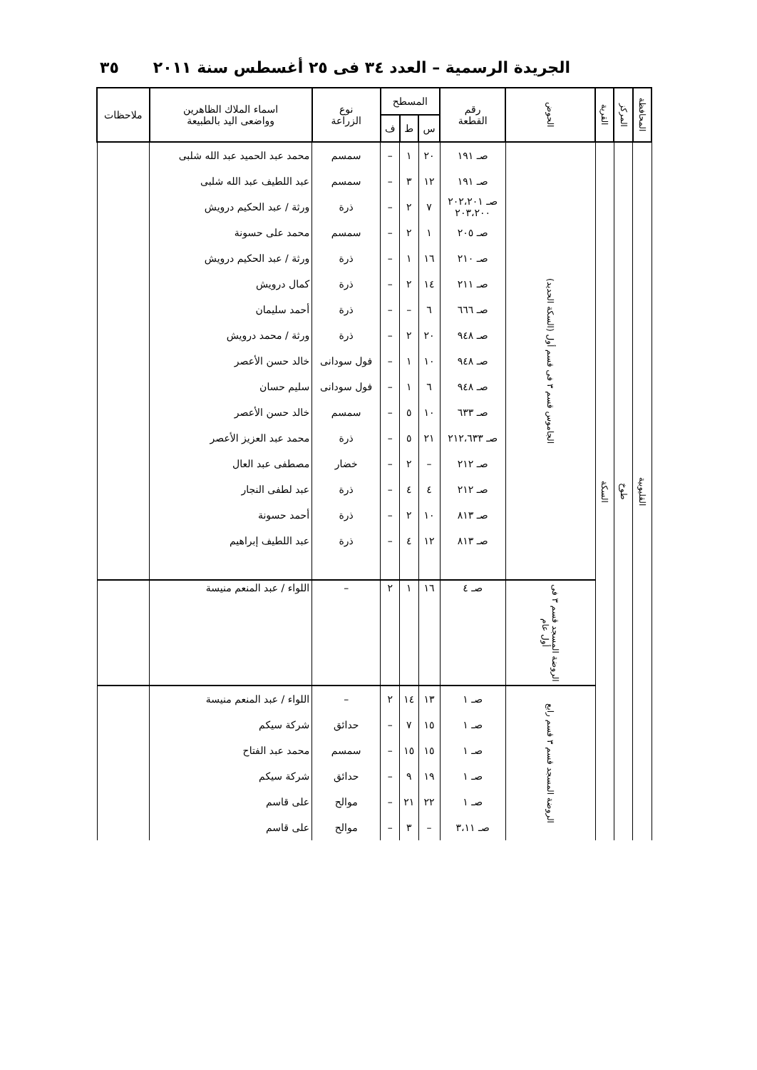الجريدة الرسمية – العدد ٣٤ فى ٢٥ أغسطس سنة ٢٠١١ ٣٥
| المحافظة | المركز | القرية | الحوض | رقم القطعة | المسطح | | | نوع الزراعة | اسماء الملاك الظاهرين وواضعى اليد بالطبيعة | ملاحظات |
| --- | --- | --- | --- | --- | --- | --- | --- | --- | --- | --- |
| | | | | | س | ط | ف | | | |
| القليوبية | طوخ | السكة | الجاموس قسم ٣ فى قسم أول (السكة الحديد) | صـ ١٩١ | ٢٠ | ١ | – | سمسم | محمد عبد الحميد عبد الله شلبى | |
| | | | | صـ ١٩١ | ١٢ | ٣ | – | سمسم | عبد اللطيف عبد الله شلبى | |
| | | | | صـ ٢٠٢،٢٠١ ٢٠٣،٢٠٠ | ٧ | ٢ | – | ذرة | ورثة / عبد الحكيم درويش | |
| | | | | صـ ٢٠٥ | ١ | ٢ | – | سمسم | محمد على حسونة | |
| | | | | صـ ٢١٠ | ١٦ | ١ | – | ذرة | ورثة / عبد الحكيم درويش | |
| | | | | صـ ٢١١ | ١٤ | ٢ | – | ذرة | كمال درويش | |
| | | | | صـ ٦٦٦ | ٦ | – | – | ذرة | أحمد سليمان | |
| | | | | صـ ٩٤٨ | ٢٠ | ٢ | – | ذرة | ورثة / محمد درويش | |
| | | | | صـ ٩٤٨ | ١٠ | ١ | – | فول سودانى | خالد حسن الأعصر | |
| | | | | صـ ٩٤٨ | ٦ | ١ | – | فول سودانى | سليم حسان | |
| | | | | صـ ٦٣٣ | ١٠ | ٥ | – | سمسم | خالد حسن الأعصر | |
| | | | | صـ ٢١٢،٦٣٣ | ٢١ | ٥ | – | ذرة | محمد عبد العزيز الأعصر | |
| | | | | صـ ٢١٢ | – | ٢ | – | خضار | مصطفى عبد العال | |
| | | | | صـ ٢١٢ | ٤ | ٤ | – | ذرة | عبد لطفى النجار | |
| | | | | صـ ٨١٣ | ١٠ | ٢ | – | ذرة | أحمد حسونة | |
| | | | | صـ ٨١٣ | ١٢ | ٤ | – | ذرة | عبد اللطيف إبراهيم | |
| | | | الروضة المسجد قسم ٣ فى أول عام | صـ ٤ | ١٦ | ١ | ٢ | – | اللواء / عبد المنعم منيسة | |
| | | | الروضة المسجد قسم ٣ قسم رابع | صـ ١ | ١٣ | ١٤ | ٢ | – | اللواء / عبد المنعم منيسة | |
| | | | | صـ ١ | ١٥ | ٧ | – | حدائق | شركة سيكم | |
| | | | | صـ ١ | ١٥ | ١٥ | – | سمسم | محمد عبد الفتاح | |
| | | | | صـ ١ | ١٩ | ٩ | – | حدائق | شركة سيكم | |
| | | | | صـ ١ | ٢٢ | ٢١ | – | موالح | على قاسم | |
| | | | | صـ ٣،١١ | – | ٣ | – | موالح | على قاسم | |